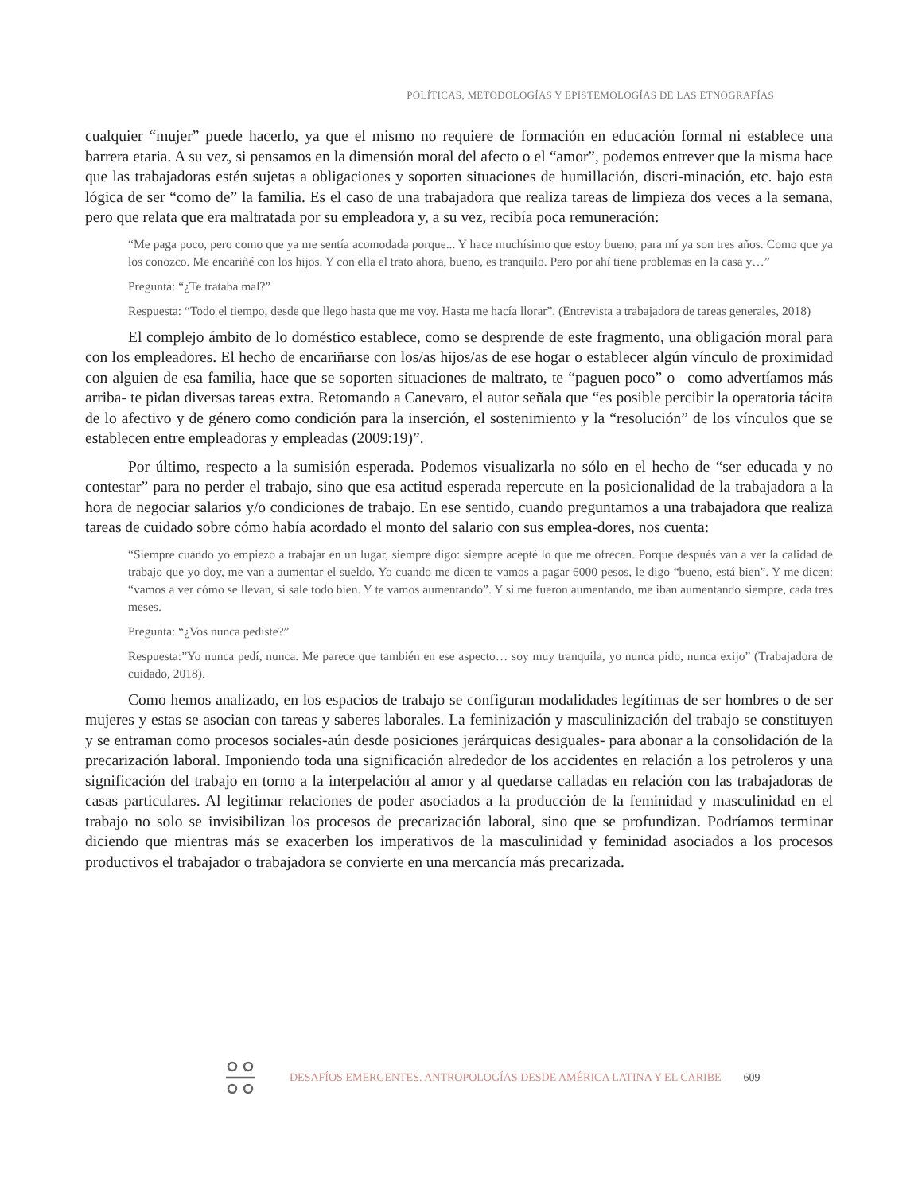POLÍTICAS, METODOLOGÍAS Y EPISTEMOLOGÍAS DE LAS ETNOGRAFÍAS
cualquier “mujer” puede hacerlo, ya que el mismo no requiere de formación en educación formal ni establece una barrera etaria. A su vez, si pensamos en la dimensión moral del afecto o el “amor”, podemos entrever que la misma hace que las trabajadoras estén sujetas a obligaciones y soporten situaciones de humillación, discri-minación, etc. bajo esta lógica de ser “como de” la familia. Es el caso de una trabajadora que realiza tareas de limpieza dos veces a la semana, pero que relata que era maltratada por su empleadora y, a su vez, recibía poca remuneración:
“Me paga poco, pero como que ya me sentía acomodada porque... Y hace muchísimo que estoy bueno, para mí ya son tres años. Como que ya los conozco. Me encariñé con los hijos. Y con ella el trato ahora, bueno, es tranquilo. Pero por ahí tiene problemas en la casa y…”
Pregunta: “¿Te trataba mal?”
Respuesta: “Todo el tiempo, desde que llego hasta que me voy. Hasta me hacía llorar”. (Entrevista a trabajadora de tareas generales, 2018)
El complejo ámbito de lo doméstico establece, como se desprende de este fragmento, una obligación moral para con los empleadores. El hecho de encariñarse con los/as hijos/as de ese hogar o establecer algún vínculo de proximidad con alguien de esa familia, hace que se soporten situaciones de maltrato, te “paguen poco” o –como advertíamos más arriba- te pidan diversas tareas extra. Retomando a Canevaro, el autor señala que “es posible percibir la operatoria tácita de lo afectivo y de género como condición para la inserción, el sostenimiento y la “resolución” de los vínculos que se establecen entre empleadoras y empleadas (2009:19)”.
Por último, respecto a la sumisión esperada. Podemos visualizarla no sólo en el hecho de “ser educada y no contestar” para no perder el trabajo, sino que esa actitud esperada repercute en la posicionalidad de la trabajadora a la hora de negociar salarios y/o condiciones de trabajo. En ese sentido, cuando preguntamos a una trabajadora que realiza tareas de cuidado sobre cómo había acordado el monto del salario con sus emplea-dores, nos cuenta:
“Siempre cuando yo empiezo a trabajar en un lugar, siempre digo: siempre acepté lo que me ofrecen. Porque después van a ver la calidad de trabajo que yo doy, me van a aumentar el sueldo. Yo cuando me dicen te vamos a pagar 6000 pesos, le digo “bueno, está bien”. Y me dicen: “vamos a ver cómo se llevan, si sale todo bien. Y te vamos aumentando”. Y si me fueron aumentando, me iban aumentando siempre, cada tres meses.
Pregunta: “¿Vos nunca pediste?”
Respuesta:”Yo nunca pedí, nunca. Me parece que también en ese aspecto… soy muy tranquila, yo nunca pido, nunca exijo” (Trabajadora de cuidado, 2018).
Como hemos analizado, en los espacios de trabajo se configuran modalidades legítimas de ser hombres o de ser mujeres y estas se asocian con tareas y saberes laborales. La feminización y masculinización del trabajo se constituyen y se entraman como procesos sociales-aún desde posiciones jerárquicas desiguales- para abonar a la consolidación de la precarización laboral. Imponiendo toda una significación alrededor de los accidentes en relación a los petroleros y una significación del trabajo en torno a la interpelación al amor y al quedarse calladas en relación con las trabajadoras de casas particulares. Al legitimar relaciones de poder asociados a la producción de la feminidad y masculinidad en el trabajo no solo se invisibilizan los procesos de precarización laboral, sino que se profundizan. Podríamos terminar diciendo que mientras más se exacerben los imperativos de la masculinidad y feminidad asociados a los procesos productivos el trabajador o trabajadora se convierte en una mercancía más precarizada.
DESAFÍOS EMERGENTES. ANTROPOLOGÍAS DESDE AMÉRICA LATINA Y EL CARIBE 609